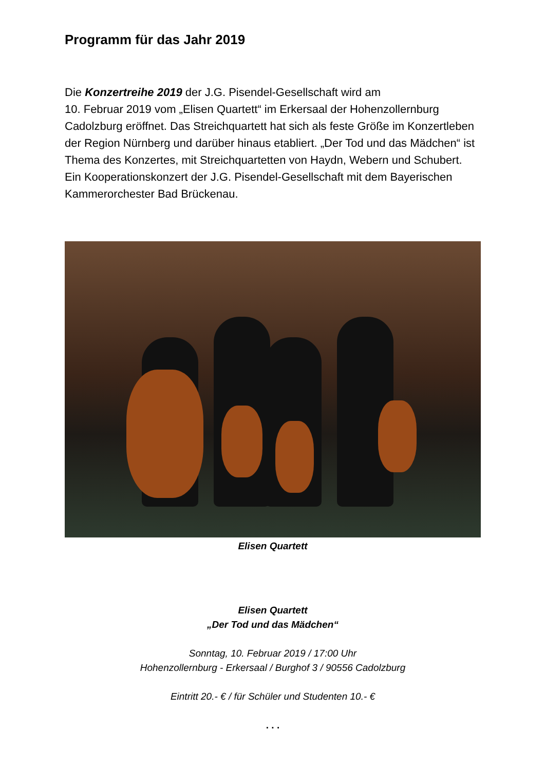Programm für das Jahr 2019
Die Konzertreihe 2019 der J.G. Pisendel-Gesellschaft wird am
10. Februar 2019 vom „Elisen Quartett“ im Erkersaal der Hohenzollernburg Cadolzburg eröffnet. Das Streichquartett hat sich als feste Größe im Konzertleben der Region Nürnberg und darüber hinaus etabliert. „Der Tod und das Mädchen“ ist Thema des Konzertes, mit Streichquartetten von Haydn, Webern und Schubert. Ein Kooperationskonzert der J.G. Pisendel-Gesellschaft mit dem Bayerischen Kammerorchester Bad Brückenau.
Elisen Quartett
Elisen Quartett
„Der Tod und das Mädchen“
Sonntag, 10. Februar 2019 / 17:00 Uhr
Hohenzollernburg - Erkersaal / Burghof 3 / 90556 Cadolzburg
Eintritt 20.- € / für Schüler und Studenten 10.- €
. . .